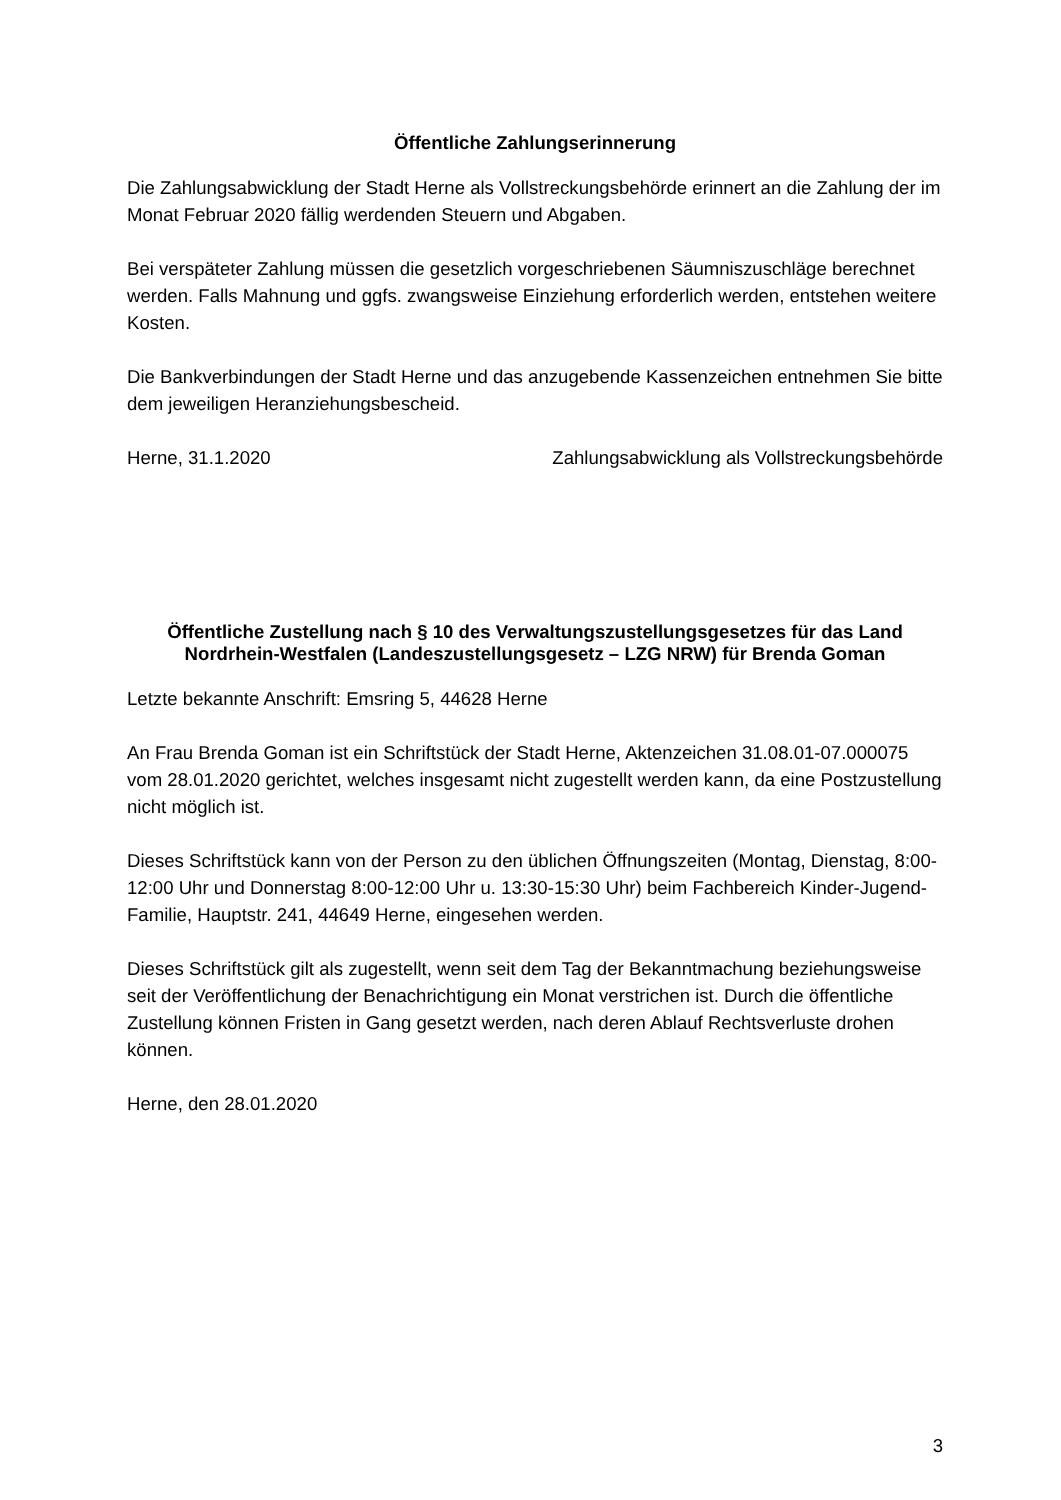Öffentliche Zahlungserinnerung
Die Zahlungsabwicklung der Stadt Herne als Vollstreckungsbehörde erinnert an die Zahlung der im Monat Februar 2020 fällig werdenden Steuern und Abgaben.
Bei verspäteter Zahlung müssen die gesetzlich vorgeschriebenen Säumniszuschläge berechnet werden. Falls Mahnung und ggfs. zwangsweise Einziehung erforderlich werden, entstehen weitere Kosten.
Die Bankverbindungen der Stadt Herne und das anzugebende Kassenzeichen entnehmen Sie bitte dem jeweiligen Heranziehungsbescheid.
Herne, 31.1.2020 Zahlungsabwicklung als Vollstreckungsbehörde
Öffentliche Zustellung nach § 10 des Verwaltungszustellungsgesetzes für das Land Nordrhein-Westfalen (Landeszustellungsgesetz – LZG NRW) für Brenda Goman
Letzte bekannte Anschrift: Emsring 5, 44628 Herne
An Frau Brenda Goman ist ein Schriftstück der Stadt Herne, Aktenzeichen 31.08.01-07.000075 vom 28.01.2020 gerichtet, welches insgesamt nicht zugestellt werden kann, da eine Postzustellung nicht möglich ist.
Dieses Schriftstück kann von der Person zu den üblichen Öffnungszeiten (Montag, Dienstag, 8:00-12:00 Uhr und Donnerstag 8:00-12:00 Uhr u. 13:30-15:30 Uhr) beim Fachbereich Kinder-Jugend-Familie, Hauptstr. 241, 44649 Herne, eingesehen werden.
Dieses Schriftstück gilt als zugestellt, wenn seit dem Tag der Bekanntmachung beziehungsweise seit der Veröffentlichung der Benachrichtigung ein Monat verstrichen ist. Durch die öffentliche Zustellung können Fristen in Gang gesetzt werden, nach deren Ablauf Rechtsverluste drohen können.
Herne, den 28.01.2020
3